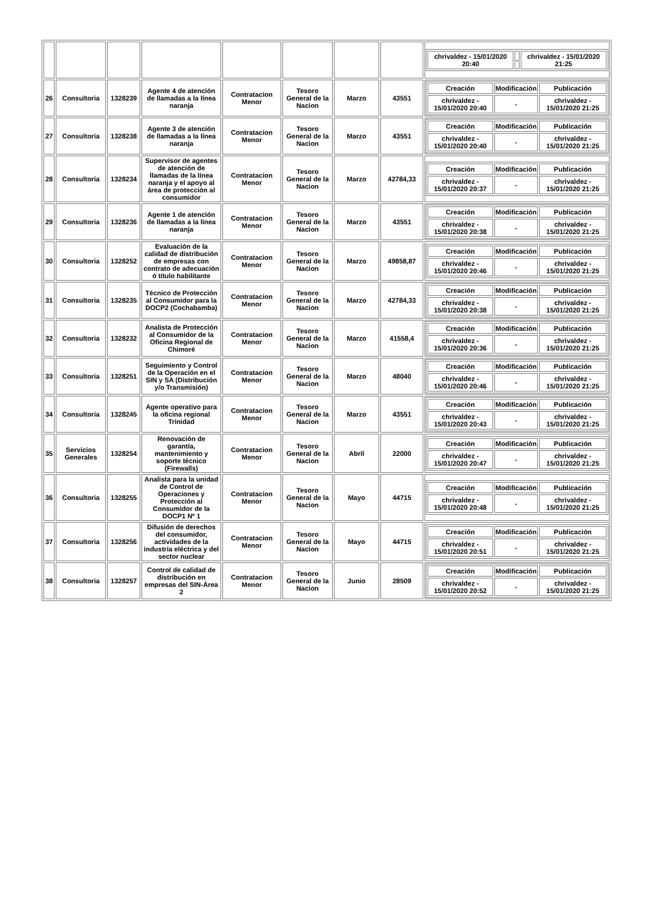| | | | | | | | | / chrivaldez - 15/01/2020 20:40 / - / chrivaldez - 15/01/2020 21:25 / |
| 26 | Consultoria | 1328239 | Agente 4 de atención de llamadas a la línea naranja | Contratacion Menor | Tesoro General de la Nacion | Marzo | 43551 | / Creación / Modificación / Publicación / / --- / --- / --- / / chrivaldez - 15/01/2020 20:40 / - / chrivaldez - 15/01/2020 21:25 / |
| 27 | Consultoria | 1328238 | Agente 3 de atención de llamadas a la línea naranja | Contratacion Menor | Tesoro General de la Nacion | Marzo | 43551 | / Creación / Modificación / Publicación / / --- / --- / --- / / chrivaldez - 15/01/2020 20:40 / - / chrivaldez - 15/01/2020 21:25 / |
| 28 | Consultoria | 1328234 | Supervisor de agentes de atención de llamadas de la línea naranja y el apoyo al área de protección al consumidor | Contratacion Menor | Tesoro General de la Nacion | Marzo | 42784,33 | / Creación / Modificación / Publicación / / --- / --- / --- / / chrivaldez - 15/01/2020 20:37 / - / chrivaldez - 15/01/2020 21:25 / |
| 29 | Consultoria | 1328236 | Agente 1 de atención de llamadas a la línea naranja | Contratacion Menor | Tesoro General de la Nacion | Marzo | 43551 | / Creación / Modificación / Publicación / / --- / --- / --- / / chrivaldez - 15/01/2020 20:38 / - / chrivaldez - 15/01/2020 21:25 / |
| 30 | Consultoria | 1328252 | Evaluación de la calidad de distribución de empresas con contrato de adecuación ó título habilitante | Contratacion Menor | Tesoro General de la Nacion | Marzo | 49858,87 | / Creación / Modificación / Publicación / / --- / --- / --- / / chrivaldez - 15/01/2020 20:46 / - / chrivaldez - 15/01/2020 21:25 / |
| 31 | Consultoria | 1328235 | Técnico de Protección al Consumidor para la DOCP2 (Cochabamba) | Contratacion Menor | Tesoro General de la Nacion | Marzo | 42784,33 | / Creación / Modificación / Publicación / / --- / --- / --- / / chrivaldez - 15/01/2020 20:38 / - / chrivaldez - 15/01/2020 21:25 / |
| 32 | Consultoria | 1328232 | Analista de Protección al Consumidor de la Oficina Regional de Chimoré | Contratacion Menor | Tesoro General de la Nacion | Marzo | 41558,4 | / Creación / Modificación / Publicación / / --- / --- / --- / / chrivaldez - 15/01/2020 20:36 / - / chrivaldez - 15/01/2020 21:25 / |
| 33 | Consultoria | 1328251 | Seguimiento y Control de la Operación en el SIN y SA (Distribución y/o Transmisión) | Contratacion Menor | Tesoro General de la Nacion | Marzo | 48040 | / Creación / Modificación / Publicación / / --- / --- / --- / / chrivaldez - 15/01/2020 20:46 / - / chrivaldez - 15/01/2020 21:25 / |
| 34 | Consultoria | 1328245 | Agente operativo para la oficina regional Trinidad | Contratacion Menor | Tesoro General de la Nacion | Marzo | 43551 | / Creación / Modificación / Publicación / / --- / --- / --- / / chrivaldez - 15/01/2020 20:43 / - / chrivaldez - 15/01/2020 21:25 / |
| 35 | Servicios Generales | 1328254 | Renovación de garantía, mantenimiento y soporte técnico (Firewalls) | Contratacion Menor | Tesoro General de la Nacion | Abril | 22000 | / Creación / Modificación / Publicación / / --- / --- / --- / / chrivaldez - 15/01/2020 20:47 / - / chrivaldez - 15/01/2020 21:25 / |
| 36 | Consultoria | 1328255 | Analista para la unidad de Control de Operaciones y Protección al Consumidor de la DOCP1 Nº 1 | Contratacion Menor | Tesoro General de la Nacion | Mayo | 44715 | / Creación / Modificación / Publicación / / --- / --- / --- / / chrivaldez - 15/01/2020 20:48 / - / chrivaldez - 15/01/2020 21:25 / |
| 37 | Consultoria | 1328256 | Difusión de derechos del consumidor, actividades de la industria eléctrica y del sector nuclear | Contratacion Menor | Tesoro General de la Nacion | Mayo | 44715 | / Creación / Modificación / Publicación / / --- / --- / --- / / chrivaldez - 15/01/2020 20:51 / - / chrivaldez - 15/01/2020 21:25 / |
| 38 | Consultoria | 1328257 | Control de calidad de distribución en empresas del SIN-Área 2 | Contratacion Menor | Tesoro General de la Nacion | Junio | 28509 | / Creación / Modificación / Publicación / / --- / --- / --- / / chrivaldez - 15/01/2020 20:52 / - / chrivaldez - 15/01/2020 21:25 / |